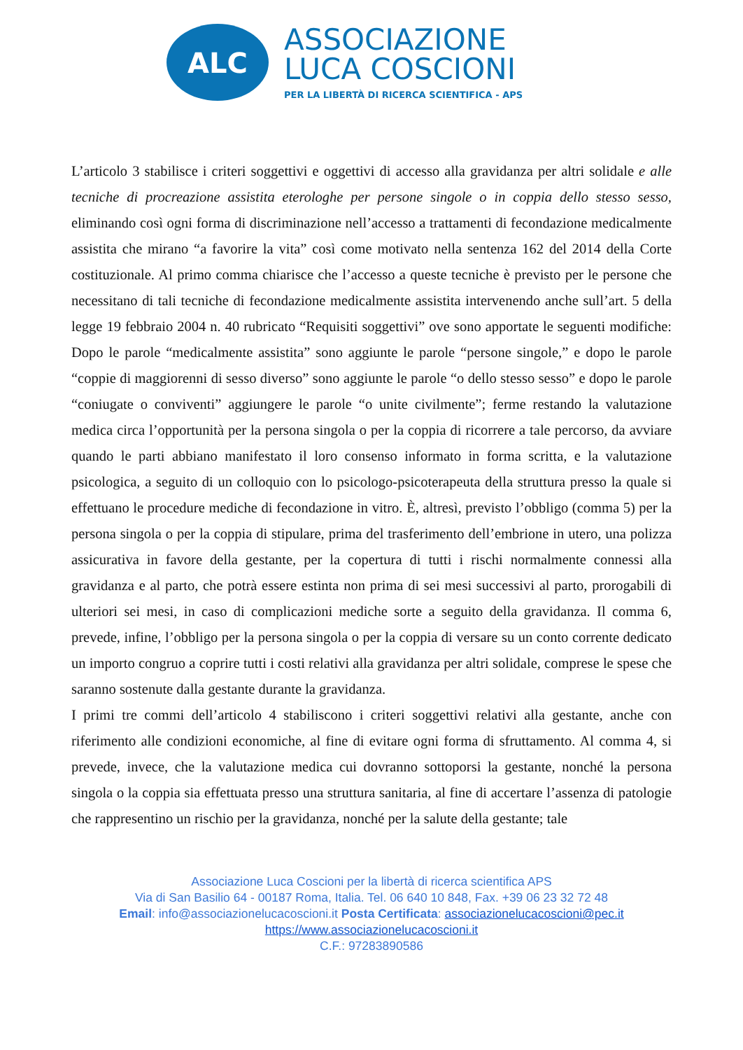ALC
ASSOCIAZIONE
LUCA COSCIONI
PER LA LIBERTÀ DI RICERCA SCIENTIFICA - APS
L’articolo 3 stabilisce i criteri soggettivi e oggettivi di accesso alla gravidanza per altri solidale e alle tecniche di procreazione assistita eterologhe per persone singole o in coppia dello stesso sesso, eliminando così ogni forma di discriminazione nell’accesso a trattamenti di fecondazione medicalmente assistita che mirano “a favorire la vita” così come motivato nella sentenza 162 del 2014 della Corte costituzionale. Al primo comma chiarisce che l’accesso a queste tecniche è previsto per le persone che necessitano di tali tecniche di fecondazione medicalmente assistita intervenendo anche sull’art. 5 della legge 19 febbraio 2004 n. 40 rubricato “Requisiti soggettivi” ove sono apportate le seguenti modifiche: Dopo le parole “medicalmente assistita” sono aggiunte le parole “persone singole,” e dopo le parole “coppie di maggiorenni di sesso diverso” sono aggiunte le parole “o dello stesso sesso” e dopo le parole “coniugate o conviventi” aggiungere le parole “o unite civilmente”; ferme restando la valutazione medica circa l’opportunità per la persona singola o per la coppia di ricorrere a tale percorso, da avviare quando le parti abbiano manifestato il loro consenso informato in forma scritta, e la valutazione psicologica, a seguito di un colloquio con lo psicologo-psicoterapeuta della struttura presso la quale si effettuano le procedure mediche di fecondazione in vitro. È, altresì, previsto l’obbligo (comma 5) per la persona singola o per la coppia di stipulare, prima del trasferimento dell’embrione in utero, una polizza assicurativa in favore della gestante, per la copertura di tutti i rischi normalmente connessi alla gravidanza e al parto, che potrà essere estinta non prima di sei mesi successivi al parto, prorogabili di ulteriori sei mesi, in caso di complicazioni mediche sorte a seguito della gravidanza. Il comma 6, prevede, infine, l’obbligo per la persona singola o per la coppia di versare su un conto corrente dedicato un importo congruo a coprire tutti i costi relativi alla gravidanza per altri solidale, comprese le spese che saranno sostenute dalla gestante durante la gravidanza.
I primi tre commi dell’articolo 4 stabiliscono i criteri soggettivi relativi alla gestante, anche con riferimento alle condizioni economiche, al fine di evitare ogni forma di sfruttamento. Al comma 4, si prevede, invece, che la valutazione medica cui dovranno sottoporsi la gestante, nonché la persona singola o la coppia sia effettuata presso una struttura sanitaria, al fine di accertare l’assenza di patologie che rappresentino un rischio per la gravidanza, nonché per la salute della gestante; tale
Associazione Luca Coscioni per la libertà di ricerca scientifica APS
Via di San Basilio 64 - 00187 Roma, Italia. Tel. 06 640 10 848, Fax. +39 06 23 32 72 48
Email: info@associazionelucacoscioni.it Posta Certificata: associazionelucacoscioni@pec.it
https://www.associazionelucacoscioni.it
C.F.: 97283890586